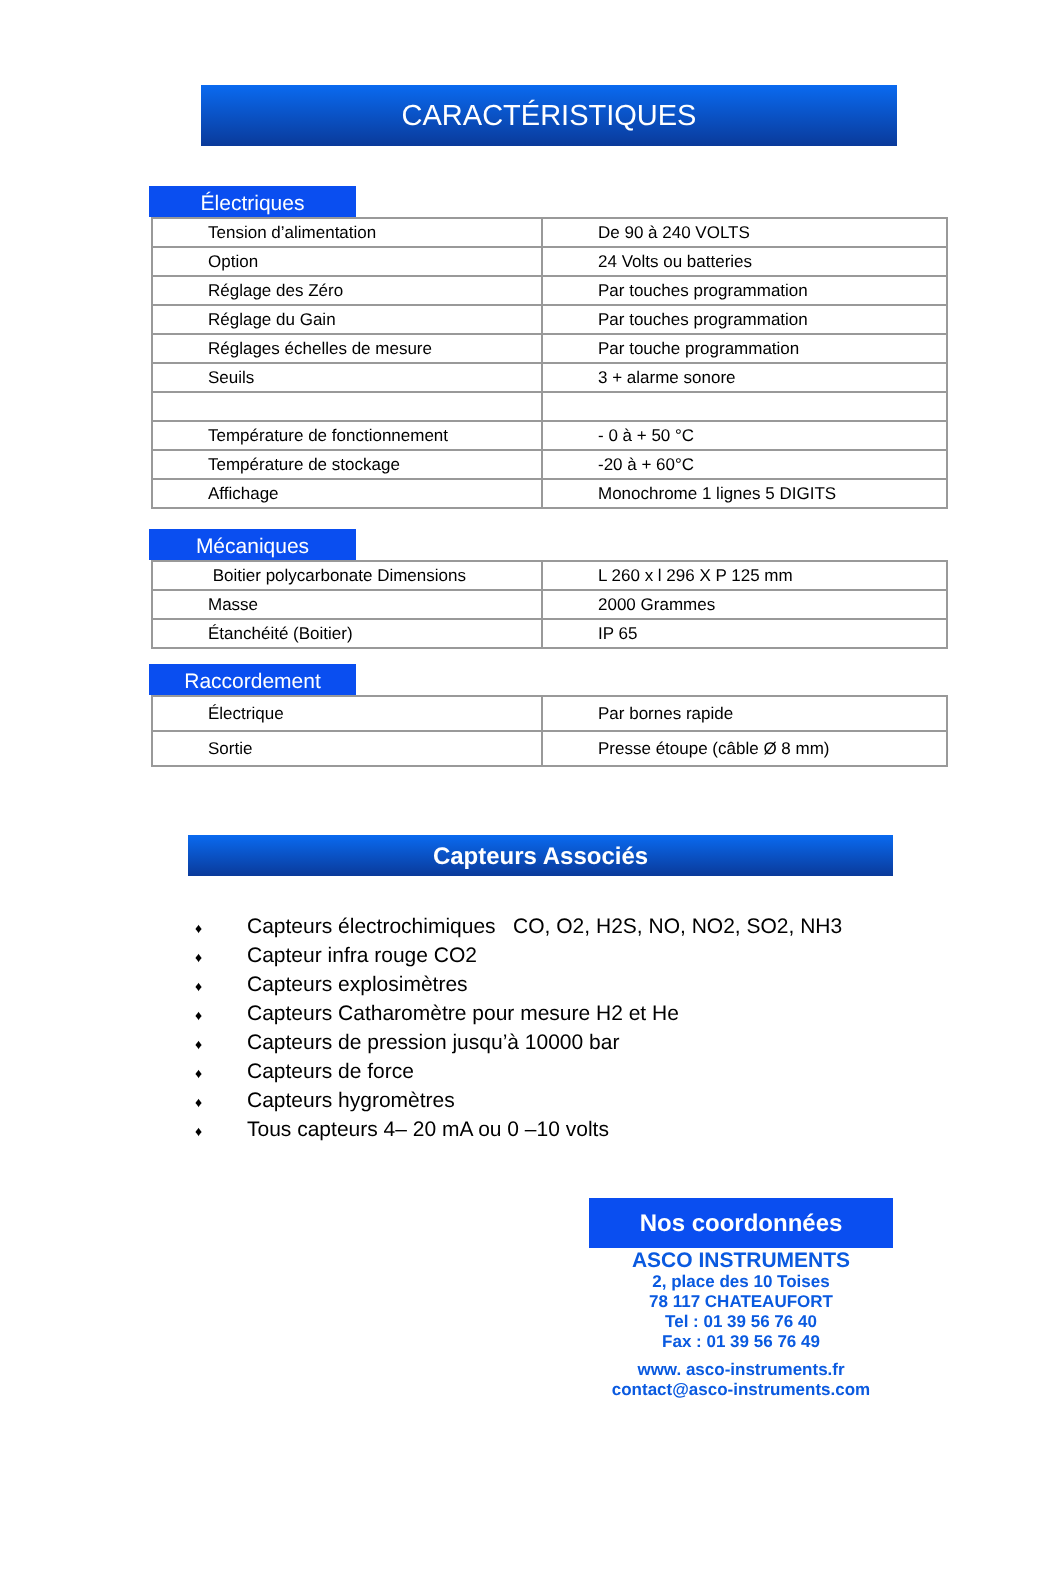CARACTÉRISTIQUES
Électriques
| Tension d’alimentation | De 90 à 240 VOLTS |
| Option | 24 Volts ou batteries |
| Réglage des Zéro | Par touches programmation |
| Réglage du Gain | Par touches programmation |
| Réglages échelles de mesure | Par touche programmation |
| Seuils | 3 + alarme sonore |
| Température de fonctionnement | - 0 à + 50 °C |
| Température de stockage | -20 à + 60°C |
| Affichage | Monochrome 1 lignes 5 DIGITS |
Mécaniques
| Boitier polycarbonate Dimensions | L 260 x l 296 X P 125 mm |
| Masse | 2000 Grammes |
| Étanchéité (Boitier) | IP 65 |
Raccordement
| Électrique | Par bornes rapide |
| Sortie | Presse étoupe (câble Ø 8 mm) |
Capteurs Associés
♦ Capteurs électrochimiques CO, O2, H2S, NO, NO2, SO2, NH3
♦ Capteur infra rouge CO2
♦ Capteurs explosimètres
♦ Capteurs Catharomètre pour mesure H2 et He
♦ Capteurs de pression jusqu’à 10000 bar
♦ Capteurs de force
♦ Capteurs hygromètres
♦ Tous capteurs 4– 20 mA ou 0 –10 volts
Nos coordonnées
ASCO INSTRUMENTS
2, place des 10 Toises
78 117 CHATEAUFORT
Tel : 01 39 56 76 40
Fax : 01 39 56 76 49
www. asco-instruments.fr
contact@asco-instruments.com